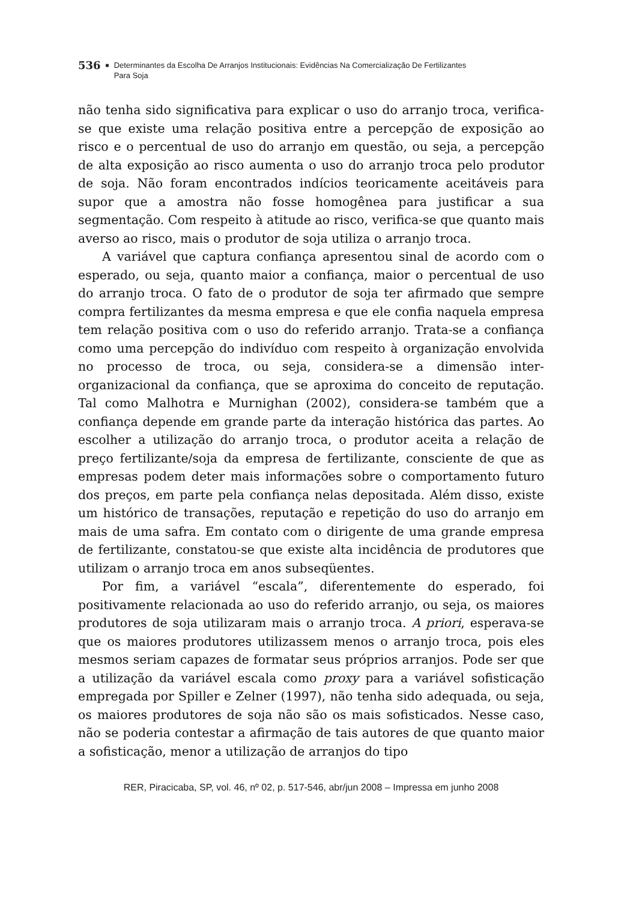536 ■ Determinantes da Escolha De Arranjos Institucionais: Evidências Na Comercialização De Fertilizantes
Para Soja
não tenha sido significativa para explicar o uso do arranjo troca, verifica-se que existe uma relação positiva entre a percepção de exposição ao risco e o percentual de uso do arranjo em questão, ou seja, a percepção de alta exposição ao risco aumenta o uso do arranjo troca pelo produtor de soja. Não foram encontrados indícios teoricamente aceitáveis para supor que a amostra não fosse homogênea para justificar a sua segmentação. Com respeito à atitude ao risco, verifica-se que quanto mais averso ao risco, mais o produtor de soja utiliza o arranjo troca.
A variável que captura confiança apresentou sinal de acordo com o esperado, ou seja, quanto maior a confiança, maior o percentual de uso do arranjo troca. O fato de o produtor de soja ter afirmado que sempre compra fertilizantes da mesma empresa e que ele confia naquela empresa tem relação positiva com o uso do referido arranjo. Trata-se a confiança como uma percepção do indivíduo com respeito à organização envolvida no processo de troca, ou seja, considera-se a dimensão inter-organizacional da confiança, que se aproxima do conceito de reputação. Tal como Malhotra e Murnighan (2002), considera-se também que a confiança depende em grande parte da interação histórica das partes. Ao escolher a utilização do arranjo troca, o produtor aceita a relação de preço fertilizante/soja da empresa de fertilizante, consciente de que as empresas podem deter mais informações sobre o comportamento futuro dos preços, em parte pela confiança nelas depositada. Além disso, existe um histórico de transações, reputação e repetição do uso do arranjo em mais de uma safra. Em contato com o dirigente de uma grande empresa de fertilizante, constatou-se que existe alta incidência de produtores que utilizam o arranjo troca em anos subseqüentes.
Por fim, a variável “escala”, diferentemente do esperado, foi positivamente relacionada ao uso do referido arranjo, ou seja, os maiores produtores de soja utilizaram mais o arranjo troca. A priori, esperava-se que os maiores produtores utilizassem menos o arranjo troca, pois eles mesmos seriam capazes de formatar seus próprios arranjos. Pode ser que a utilização da variável escala como proxy para a variável sofisticação empregada por Spiller e Zelner (1997), não tenha sido adequada, ou seja, os maiores produtores de soja não são os mais sofisticados. Nesse caso, não se poderia contestar a afirmação de tais autores de que quanto maior a sofisticação, menor a utilização de arranjos do tipo
RER, Piracicaba, SP, vol. 46, nº 02, p. 517-546, abr/jun 2008 – Impressa em junho 2008